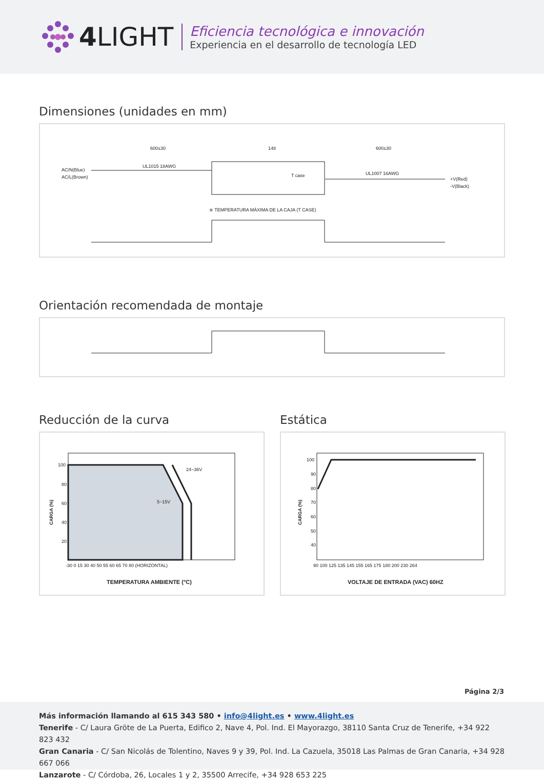4 LIGHT
Eficiencia tecnológica e innovación
Experiencia en el desarrollo de tecnología LED
Dimensiones (unidades en mm)
600±30
148
600±30
UL1015 18AWG
UL1007 16AWG
AC/N(Blue)
AC/L(Brown)
+V(Red)
-V(Black)
T case
※ TEMPERATURA MÁXIMA DE LA CAJA (T CASE)
Orientación recomendada de montaje
Reducción de la curva
24~36V
5~15V
100
80
60
40
20
-30 0 15 30 40 50 55 60 65 70 80 (HORIZONTAL)
TEMPERATURA AMBIENTE (°C)
CARGA (%)
Estática
100
90
80
70
60
50
40
90 100 125 135 145 155 165 175 180 200 230 264
VOLTAJE DE ENTRADA (VAC) 60HZ
CARGA (%)
Página 2/3
Más información llamando al 615 343 580 • info@4light.es • www.4light.es
Tenerife - C/ Laura Gröte de La Puerta, Edifico 2, Nave 4, Pol. Ind. El Mayorazgo, 38110 Santa Cruz de Tenerife, +34 922 823 432
Gran Canaria - C/ San Nicolás de Tolentino, Naves 9 y 39, Pol. Ind. La Cazuela, 35018 Las Palmas de Gran Canaria, +34 928 667 066
Lanzarote - C/ Córdoba, 26, Locales 1 y 2, 35500 Arrecife, +34 928 653 225